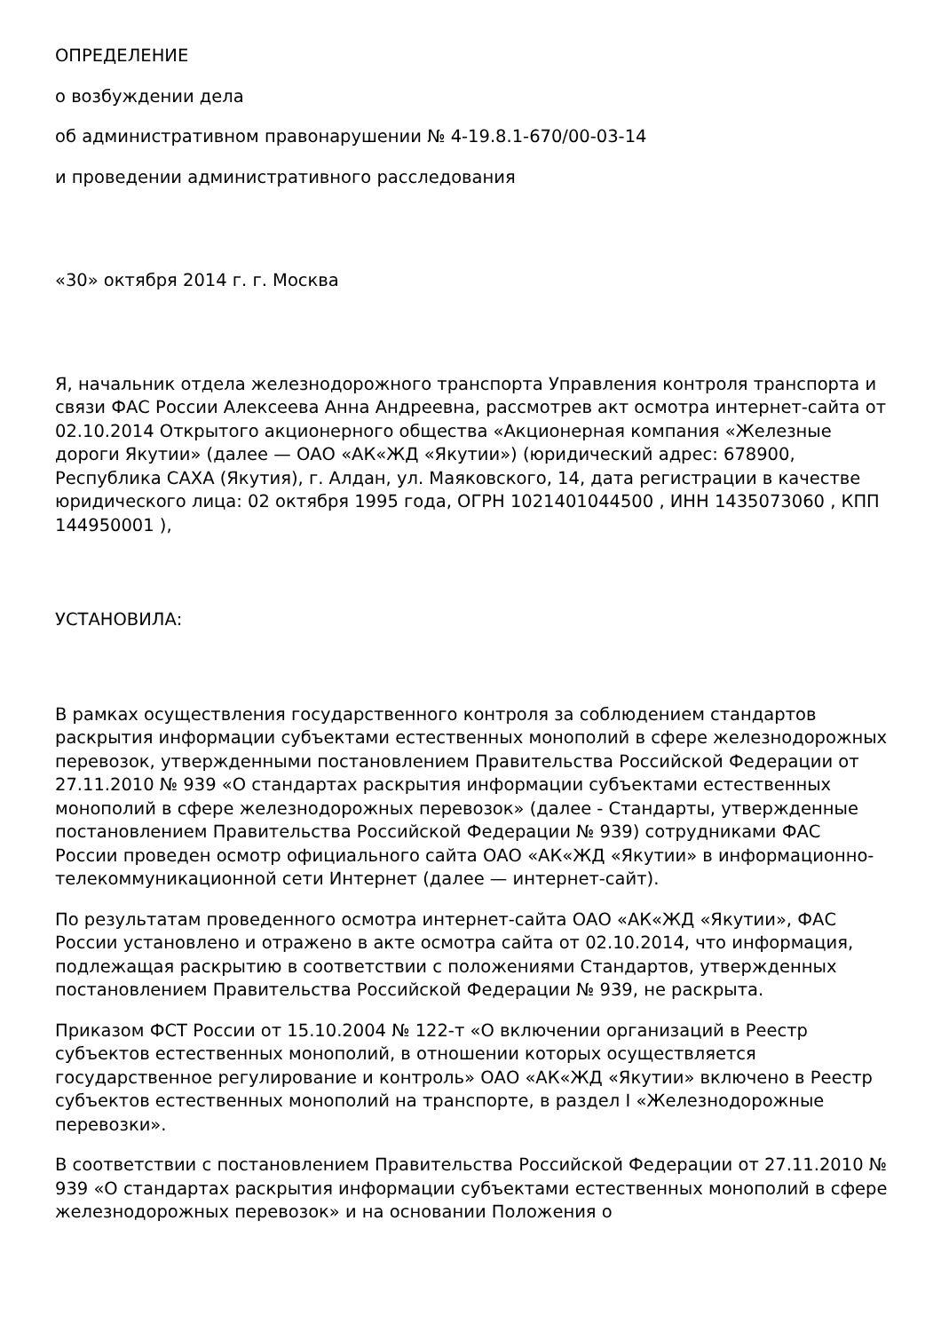ОПРЕДЕЛЕНИЕ
о возбуждении дела
об административном правонарушении № 4-19.8.1-670/00-03-14
и проведении административного расследования
«30» октября 2014 г. г. Москва
Я, начальник отдела железнодорожного транспорта Управления контроля транспорта и связи ФАС России Алексеева Анна Андреевна, рассмотрев акт осмотра интернет-сайта от 02.10.2014 Открытого акционерного общества «Акционерная компания «Железные дороги Якутии» (далее — ОАО «АК«ЖД «Якутии») (юридический адрес: 678900, Республика САХА (Якутия), г. Алдан, ул. Маяковского, 14, дата регистрации в качестве юридического лица: 02 октября 1995 года, ОГРН 1021401044500 , ИНН 1435073060 , КПП 144950001 ),
УСТАНОВИЛА:
В рамках осуществления государственного контроля за соблюдением стандартов раскрытия информации субъектами естественных монополий в сфере железнодорожных перевозок, утвержденными постановлением Правительства Российской Федерации от 27.11.2010 № 939 «О стандартах раскрытия информации субъектами естественных монополий в сфере железнодорожных перевозок» (далее - Стандарты, утвержденные постановлением Правительства Российской Федерации № 939) сотрудниками ФАС России проведен осмотр официального сайта ОАО «АК«ЖД «Якутии» в информационно-телекоммуникационной сети Интернет (далее — интернет-сайт).
По результатам проведенного осмотра интернет-сайта ОАО «АК«ЖД «Якутии», ФАС России установлено и отражено в акте осмотра сайта от 02.10.2014, что информация, подлежащая раскрытию в соответствии с положениями Стандартов, утвержденных постановлением Правительства Российской Федерации № 939, не раскрыта.
Приказом ФСТ России от 15.10.2004 № 122-т «О включении организаций в Реестр субъектов естественных монополий, в отношении которых осуществляется государственное регулирование и контроль» ОАО «АК«ЖД «Якутии» включено в Реестр субъектов естественных монополий на транспорте, в раздел I «Железнодорожные перевозки».
В соответствии с постановлением Правительства Российской Федерации от 27.11.2010 № 939 «О стандартах раскрытия информации субъектами естественных монополий в сфере железнодорожных перевозок» и на основании Положения о